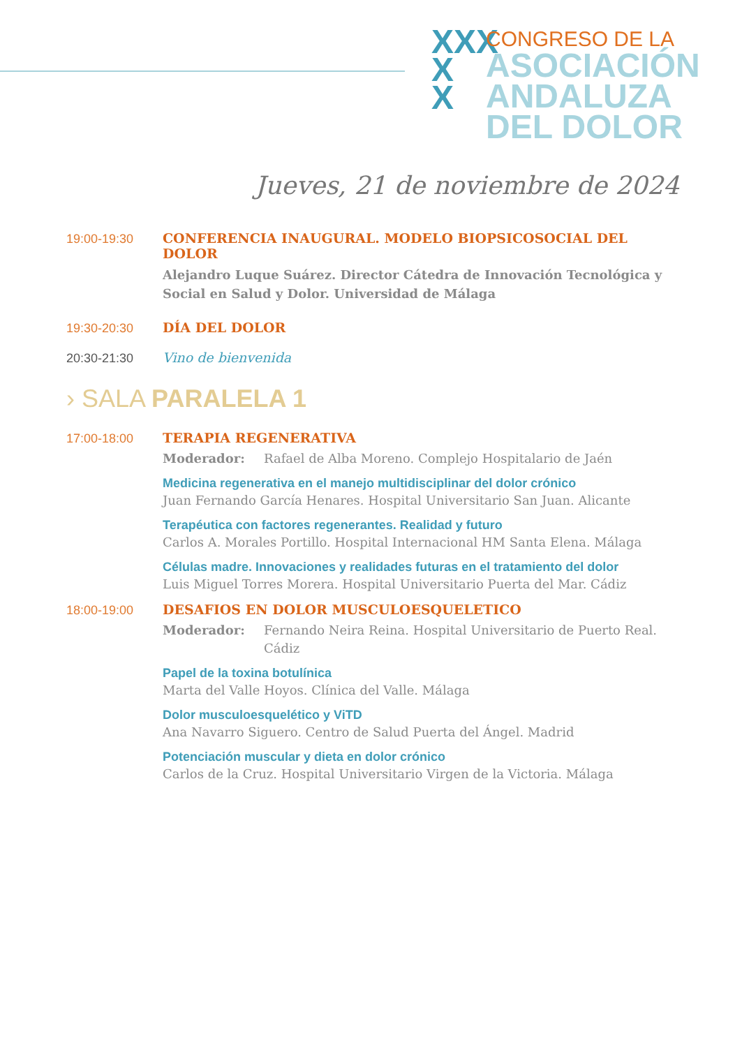XXX
X
X
CONGRESO DE LA
ASOCIACIÓN
ANDALUZA
DEL DOLOR
Jueves, 21 de noviembre de 2024
19:00-19:30 CONFERENCIA INAUGURAL. MODELO BIOPSICOSOCIAL DEL DOLOR
Alejandro Luque Suárez. Director Cátedra de Innovación Tecnológica y Social en Salud y Dolor. Universidad de Málaga
19:30-20:30 DÍA DEL DOLOR
20:30-21:30 Vino de bienvenida
› SALA PARALELA 1
17:00-18:00 TERAPIA REGENERATIVA
Moderador: Rafael de Alba Moreno. Complejo Hospitalario de Jaén
Medicina regenerativa en el manejo multidisciplinar del dolor crónico
Juan Fernando García Henares. Hospital Universitario San Juan. Alicante
Terapéutica con factores regenerantes. Realidad y futuro
Carlos A. Morales Portillo. Hospital Internacional HM Santa Elena. Málaga
Células madre. Innovaciones y realidades futuras en el tratamiento del dolor
Luis Miguel Torres Morera. Hospital Universitario Puerta del Mar. Cádiz
18:00-19:00 DESAFIOS EN DOLOR MUSCULOESQUELETICO
Moderador: Fernando Neira Reina. Hospital Universitario de Puerto Real. Cádiz
Papel de la toxina botulínica
Marta del Valle Hoyos. Clínica del Valle. Málaga
Dolor musculoesquelético y ViTD
Ana Navarro Siguero. Centro de Salud Puerta del Ángel. Madrid
Potenciación muscular y dieta en dolor crónico
Carlos de la Cruz. Hospital Universitario Virgen de la Victoria. Málaga